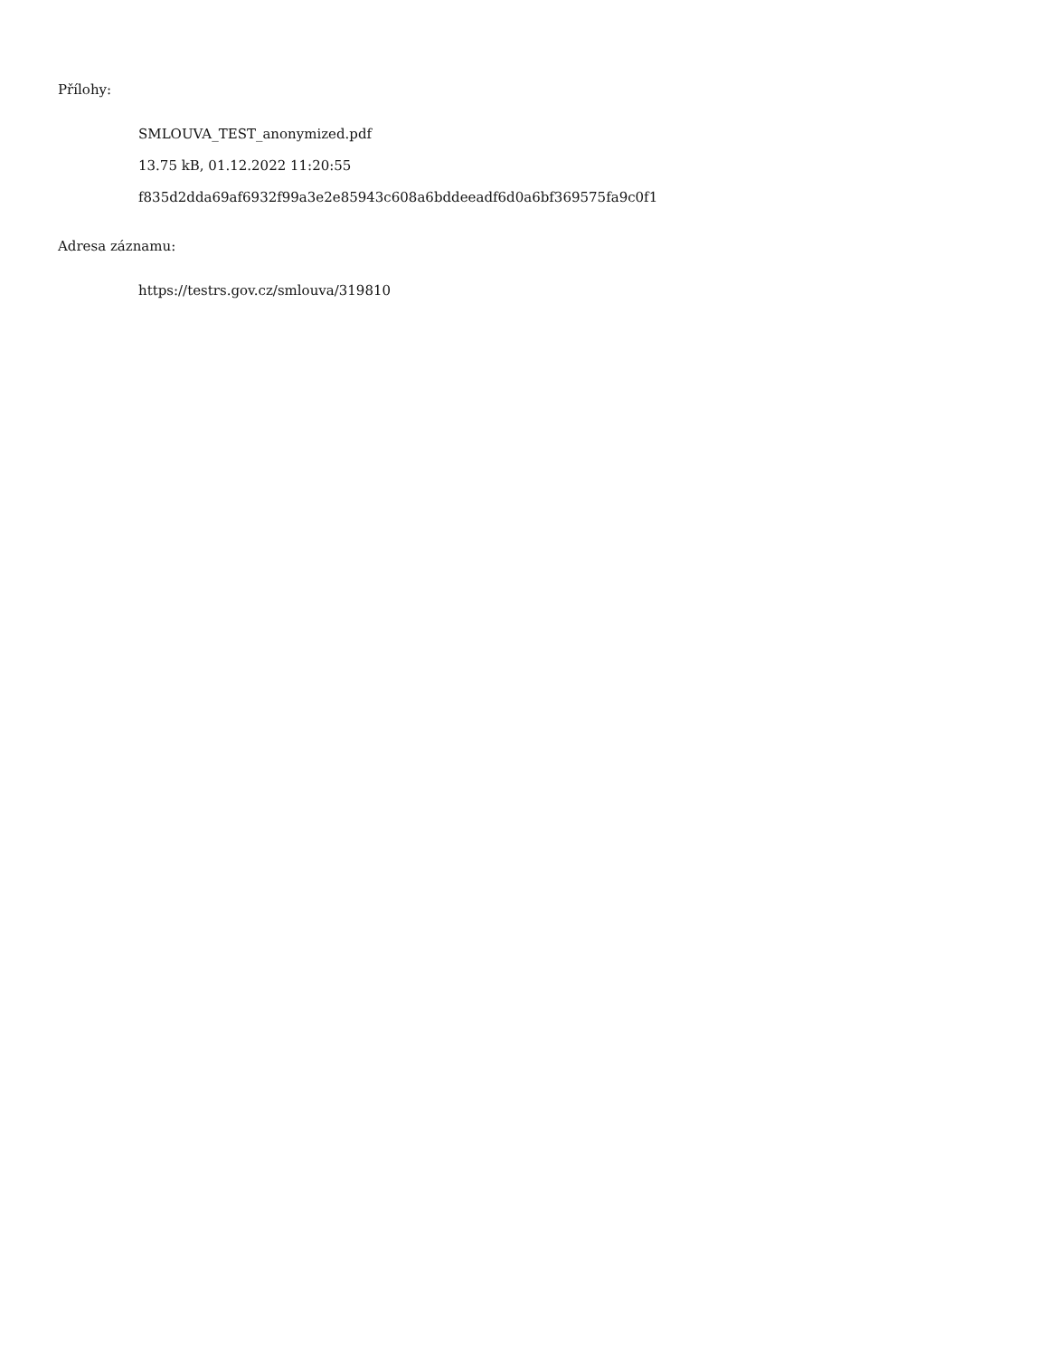Přílohy:
SMLOUVA_TEST_anonymized.pdf
13.75 kB, 01.12.2022 11:20:55
f835d2dda69af6932f99a3e2e85943c608a6bddeeadf6d0a6bf369575fa9c0f1
Adresa záznamu:
https://testrs.gov.cz/smlouva/319810